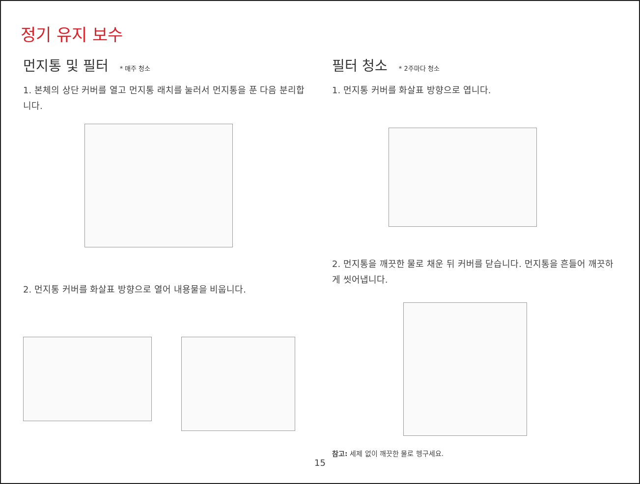정기 유지 보수
먼지통 및 필터 * 매주 청소
1. 본체의 상단 커버를 열고 먼지통 래치를 눌러서 먼지통을 푼 다음 분리합니다.
2. 먼지통 커버를 화살표 방향으로 열어 내용물을 비웁니다.
필터 청소 * 2주마다 청소
1. 먼지통 커버를 화살표 방향으로 엽니다.
2. 먼지통을 깨끗한 물로 채운 뒤 커버를 닫습니다. 먼지통을 흔들어 깨끗하게 씻어냅니다.
참고: 세제 없이 깨끗한 물로 헹구세요.
15